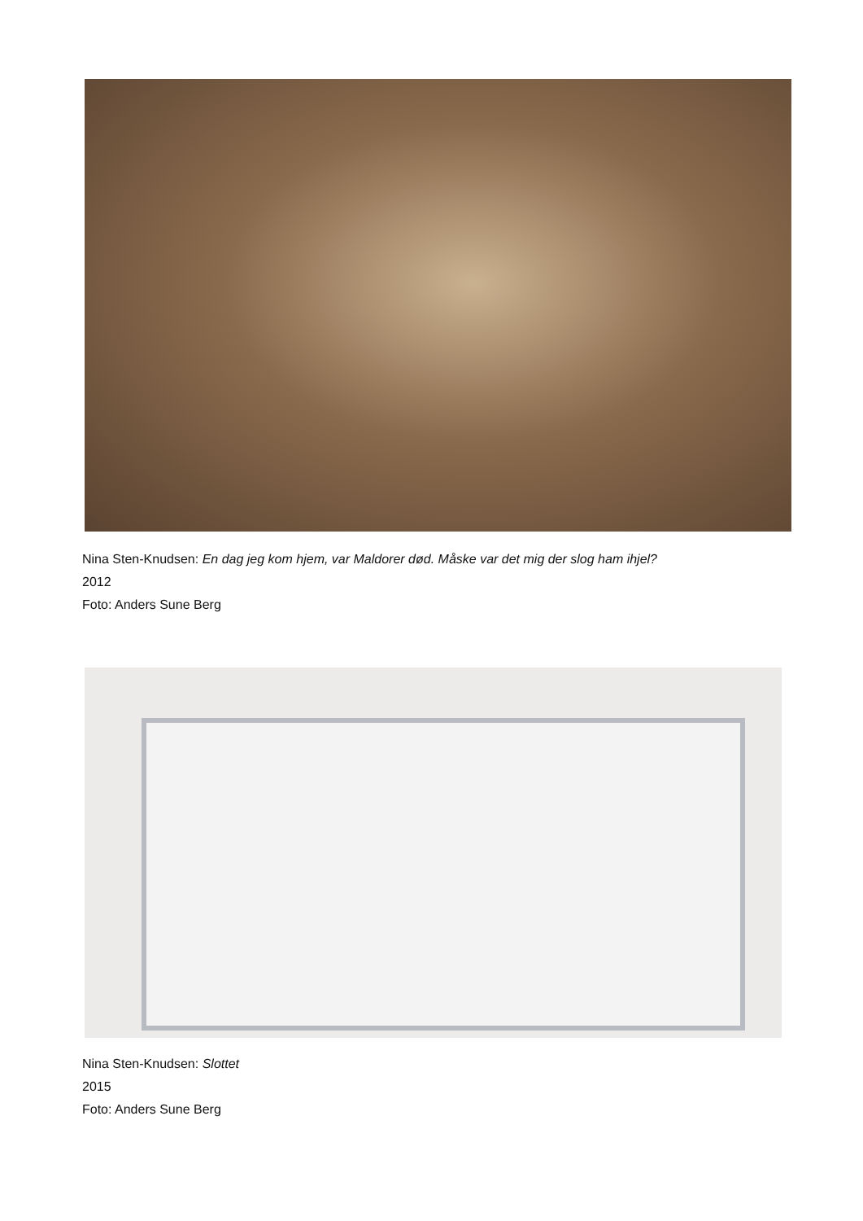Nina Sten-Knudsen: En dag jeg kom hjem, var Maldorer død. Måske var det mig der slog ham ihjel?
2012
Foto: Anders Sune Berg
Nina Sten-Knudsen: Slottet
2015
Foto: Anders Sune Berg